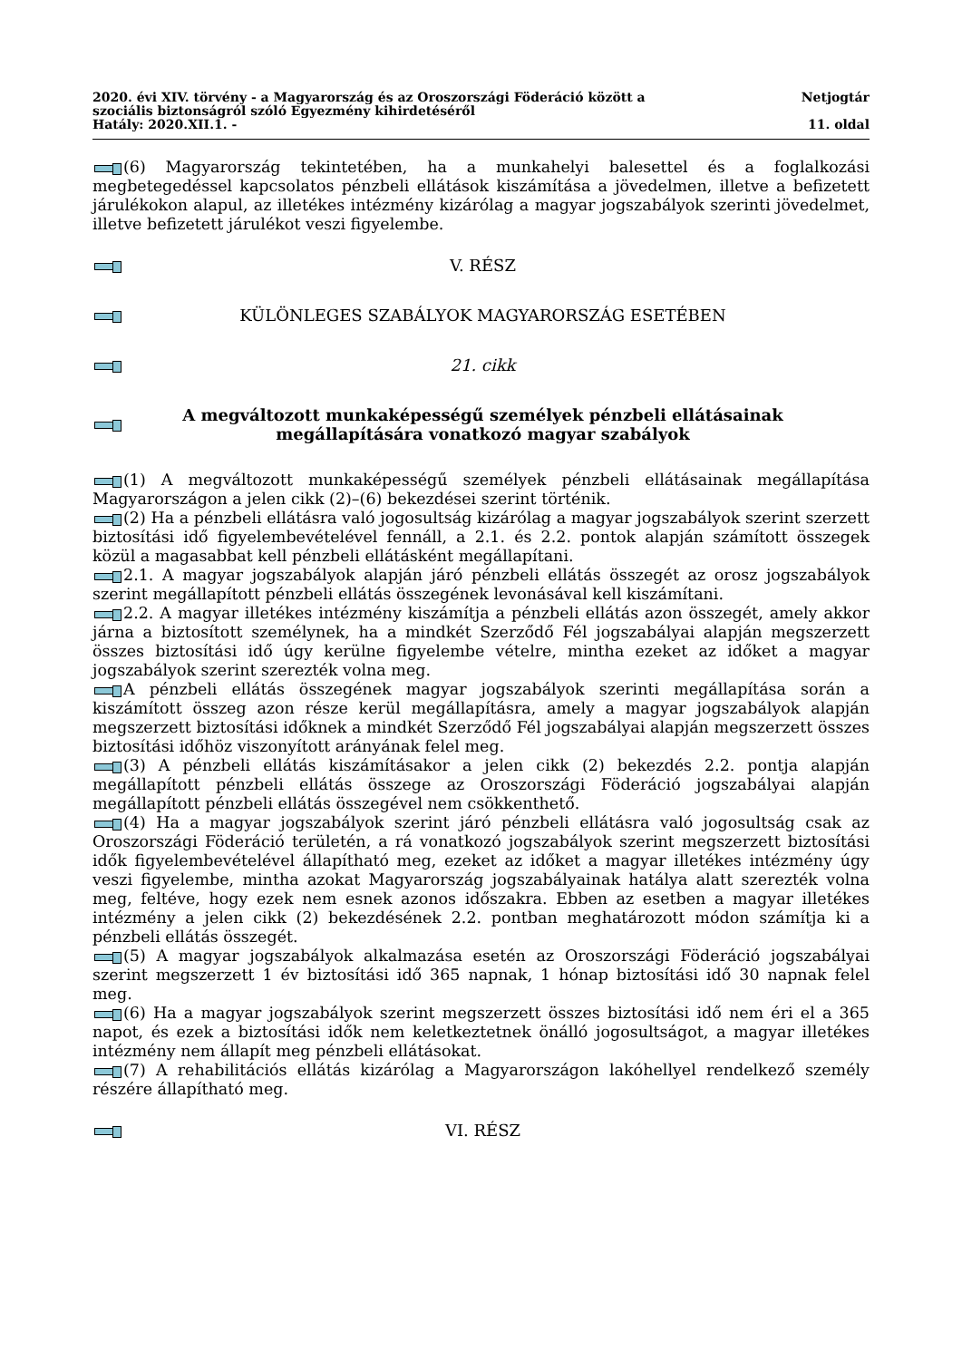2020. évi XIV. törvény - a Magyarország és az Oroszországi Föderáció között a
szociális biztonságról szóló Egyezmény kihirdetéséről
Hatály: 2020.XII.1. -
Netjogtár
11. oldal
(6) Magyarország tekintetében, ha a munkahelyi balesettel és a foglalkozási megbetegedéssel kapcsolatos pénzbeli ellátások kiszámítása a jövedelmen, illetve a befizetett járulékokon alapul, az illetékes intézmény kizárólag a magyar jogszabályok szerinti jövedelmet, illetve befizetett járulékot veszi figyelembe.
V. RÉSZ
KÜLÖNLEGES SZABÁLYOK MAGYARORSZÁG ESETÉBEN
21. cikk
A megváltozott munkaképességű személyek pénzbeli ellátásainak megállapítására vonatkozó magyar szabályok
(1) A megváltozott munkaképességű személyek pénzbeli ellátásainak megállapítása Magyarországon a jelen cikk (2)–(6) bekezdései szerint történik.
(2) Ha a pénzbeli ellátásra való jogosultság kizárólag a magyar jogszabályok szerint szerzett biztosítási idő figyelembevételével fennáll, a 2.1. és 2.2. pontok alapján számított összegek közül a magasabbat kell pénzbeli ellátásként megállapítani.
2.1. A magyar jogszabályok alapján járó pénzbeli ellátás összegét az orosz jogszabályok szerint megállapított pénzbeli ellátás összegének levonásával kell kiszámítani.
2.2. A magyar illetékes intézmény kiszámítja a pénzbeli ellátás azon összegét, amely akkor járna a biztosított személynek, ha a mindkét Szerződő Fél jogszabályai alapján megszerzett összes biztosítási idő úgy kerülne figyelembe vételre, mintha ezeket az időket a magyar jogszabályok szerint szerezték volna meg.
A pénzbeli ellátás összegének magyar jogszabályok szerinti megállapítása során a kiszámított összeg azon része kerül megállapításra, amely a magyar jogszabályok alapján megszerzett biztosítási időknek a mindkét Szerződő Fél jogszabályai alapján megszerzett összes biztosítási időhöz viszonyított arányának felel meg.
(3) A pénzbeli ellátás kiszámításakor a jelen cikk (2) bekezdés 2.2. pontja alapján megállapított pénzbeli ellátás összege az Oroszországi Föderáció jogszabályai alapján megállapított pénzbeli ellátás összegével nem csökkenthető.
(4) Ha a magyar jogszabályok szerint járó pénzbeli ellátásra való jogosultság csak az Oroszországi Föderáció területén, a rá vonatkozó jogszabályok szerint megszerzett biztosítási idők figyelembevételével állapítható meg, ezeket az időket a magyar illetékes intézmény úgy veszi figyelembe, mintha azokat Magyarország jogszabályainak hatálya alatt szerezték volna meg, feltéve, hogy ezek nem esnek azonos időszakra. Ebben az esetben a magyar illetékes intézmény a jelen cikk (2) bekezdésének 2.2. pontban meghatározott módon számítja ki a pénzbeli ellátás összegét.
(5) A magyar jogszabályok alkalmazása esetén az Oroszországi Föderáció jogszabályai szerint megszerzett 1 év biztosítási idő 365 napnak, 1 hónap biztosítási idő 30 napnak felel meg.
(6) Ha a magyar jogszabályok szerint megszerzett összes biztosítási idő nem éri el a 365 napot, és ezek a biztosítási idők nem keletkeztetnek önálló jogosultságot, a magyar illetékes intézmény nem állapít meg pénzbeli ellátásokat.
(7) A rehabilitációs ellátás kizárólag a Magyarországon lakóhellyel rendelkező személy részére állapítható meg.
VI. RÉSZ